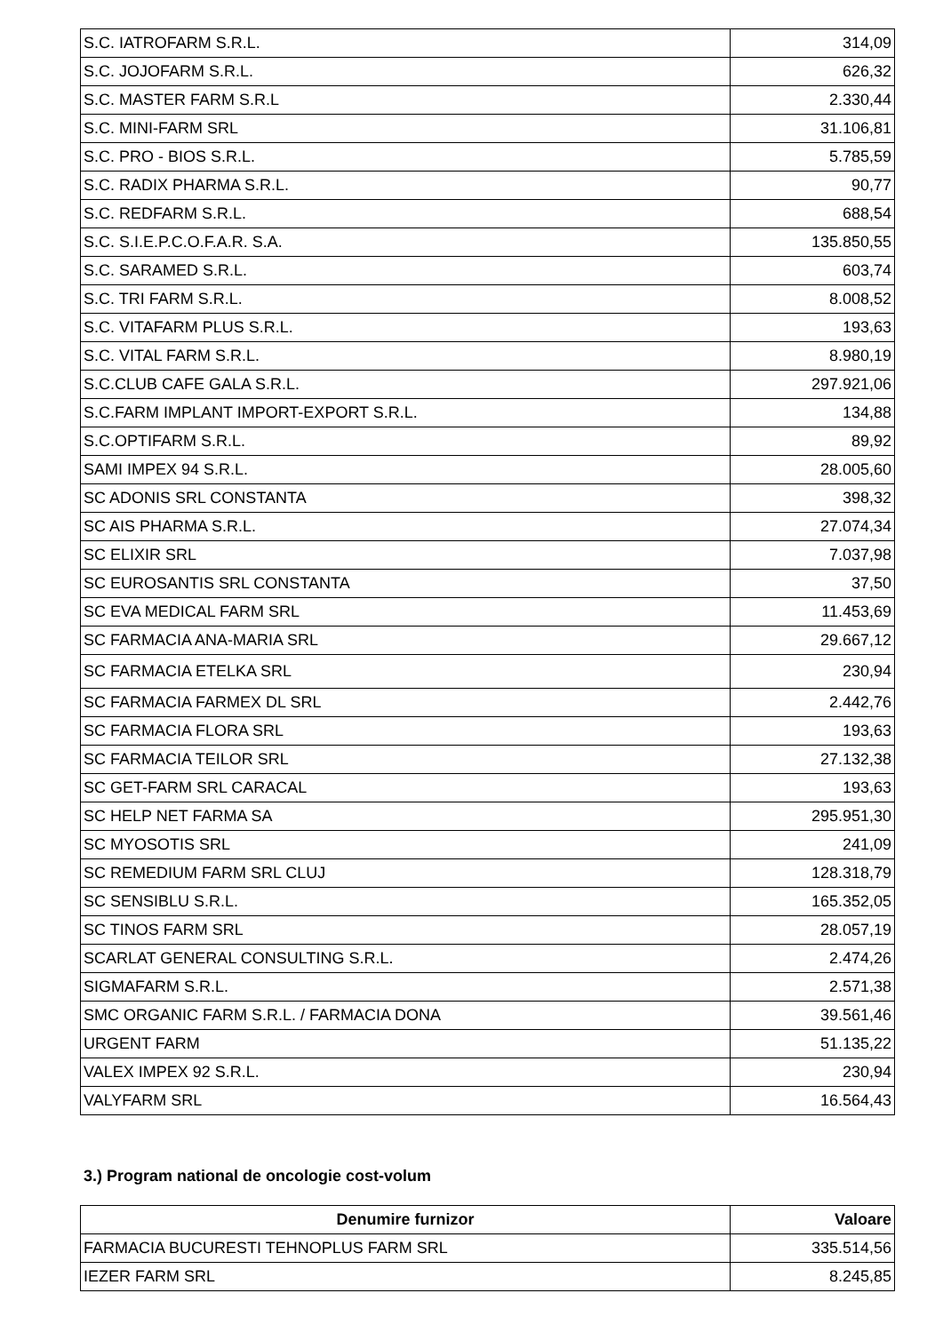| S.C. IATROFARM S.R.L. | 314,09 |
| S.C. JOJOFARM S.R.L. | 626,32 |
| S.C. MASTER FARM S.R.L | 2.330,44 |
| S.C. MINI-FARM SRL | 31.106,81 |
| S.C. PRO - BIOS S.R.L. | 5.785,59 |
| S.C. RADIX PHARMA S.R.L. | 90,77 |
| S.C. REDFARM S.R.L. | 688,54 |
| S.C. S.I.E.P.C.O.F.A.R. S.A. | 135.850,55 |
| S.C. SARAMED S.R.L. | 603,74 |
| S.C. TRI FARM S.R.L. | 8.008,52 |
| S.C. VITAFARM PLUS S.R.L. | 193,63 |
| S.C. VITAL FARM S.R.L. | 8.980,19 |
| S.C.CLUB CAFE GALA S.R.L. | 297.921,06 |
| S.C.FARM IMPLANT IMPORT-EXPORT S.R.L. | 134,88 |
| S.C.OPTIFARM S.R.L. | 89,92 |
| SAMI IMPEX 94 S.R.L. | 28.005,60 |
| SC ADONIS SRL CONSTANTA | 398,32 |
| SC AIS PHARMA S.R.L. | 27.074,34 |
| SC ELIXIR SRL | 7.037,98 |
| SC EUROSANTIS SRL CONSTANTA | 37,50 |
| SC EVA MEDICAL FARM SRL | 11.453,69 |
| SC FARMACIA ANA-MARIA SRL | 29.667,12 |
| SC FARMACIA ETELKA SRL | 230,94 |
| SC FARMACIA FARMEX DL SRL | 2.442,76 |
| SC FARMACIA FLORA SRL | 193,63 |
| SC FARMACIA TEILOR SRL | 27.132,38 |
| SC GET-FARM SRL CARACAL | 193,63 |
| SC HELP NET FARMA SA | 295.951,30 |
| SC MYOSOTIS SRL | 241,09 |
| SC REMEDIUM FARM SRL CLUJ | 128.318,79 |
| SC SENSIBLU S.R.L. | 165.352,05 |
| SC TINOS FARM SRL | 28.057,19 |
| SCARLAT GENERAL CONSULTING S.R.L. | 2.474,26 |
| SIGMAFARM S.R.L. | 2.571,38 |
| SMC ORGANIC FARM S.R.L. / FARMACIA DONA | 39.561,46 |
| URGENT FARM | 51.135,22 |
| VALEX IMPEX 92 S.R.L. | 230,94 |
| VALYFARM SRL | 16.564,43 |
3.) Program national de oncologie cost-volum
| Denumire furnizor | Valoare |
| --- | --- |
| FARMACIA BUCURESTI TEHNOPLUS FARM SRL | 335.514,56 |
| IEZER FARM SRL | 8.245,85 |